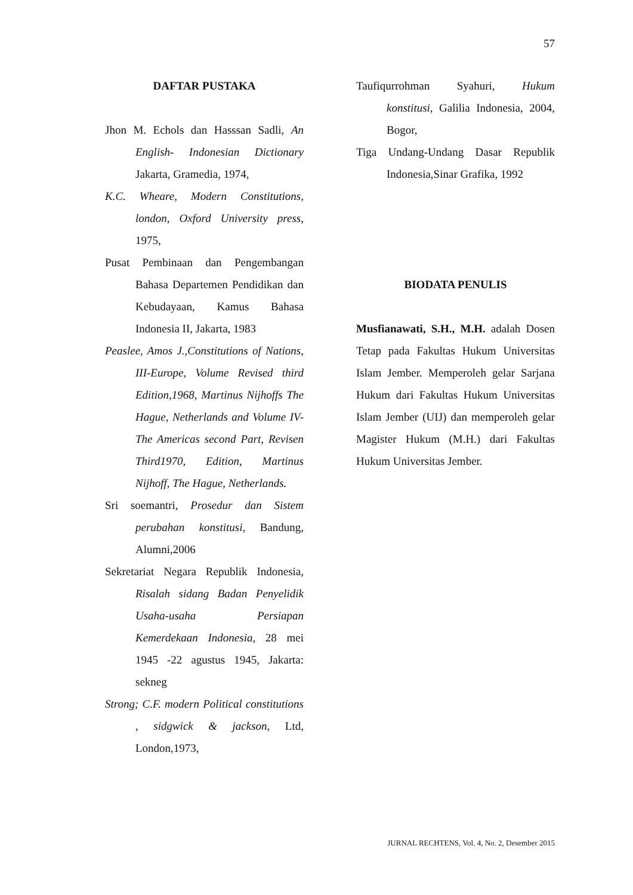57
DAFTAR PUSTAKA
Jhon M. Echols dan Hasssan Sadli, An English- Indonesian Dictionary Jakarta, Gramedia, 1974,
K.C. Wheare, Modern Constitutions, london, Oxford University press, 1975,
Pusat Pembinaan dan Pengembangan Bahasa Departemen Pendidikan dan Kebudayaan, Kamus Bahasa Indonesia II, Jakarta, 1983
Peaslee, Amos J.,Constitutions of Nations, III-Europe, Volume Revised third Edition,1968, Martinus Nijhoffs The Hague, Netherlands and Volume IV-The Americas second Part, Revisen Third1970, Edition, Martinus Nijhoff, The Hague, Netherlands.
Sri soemantri, Prosedur dan Sistem perubahan konstitusi, Bandung, Alumni,2006
Sekretariat Negara Republik Indonesia, Risalah sidang Badan Penyelidik Usaha-usaha Persiapan Kemerdekaan Indonesia, 28 mei 1945 -22 agustus 1945, Jakarta: sekneg
Strong; C.F. modern Political constitutions , sidgwick & jackson, Ltd, London,1973,
Taufiqurrohman Syahuri, Hukum konstitusi, Galilia Indonesia, 2004, Bogor,
Tiga Undang-Undang Dasar Republik Indonesia,Sinar Grafika, 1992
BIODATA PENULIS
Musfianawati, S.H., M.H. adalah Dosen Tetap pada Fakultas Hukum Universitas Islam Jember. Memperoleh gelar Sarjana Hukum dari Fakultas Hukum Universitas Islam Jember (UIJ) dan memperoleh gelar Magister Hukum (M.H.) dari Fakultas Hukum Universitas Jember.
JURNAL RECHTENS, Vol. 4, No. 2, Desember 2015